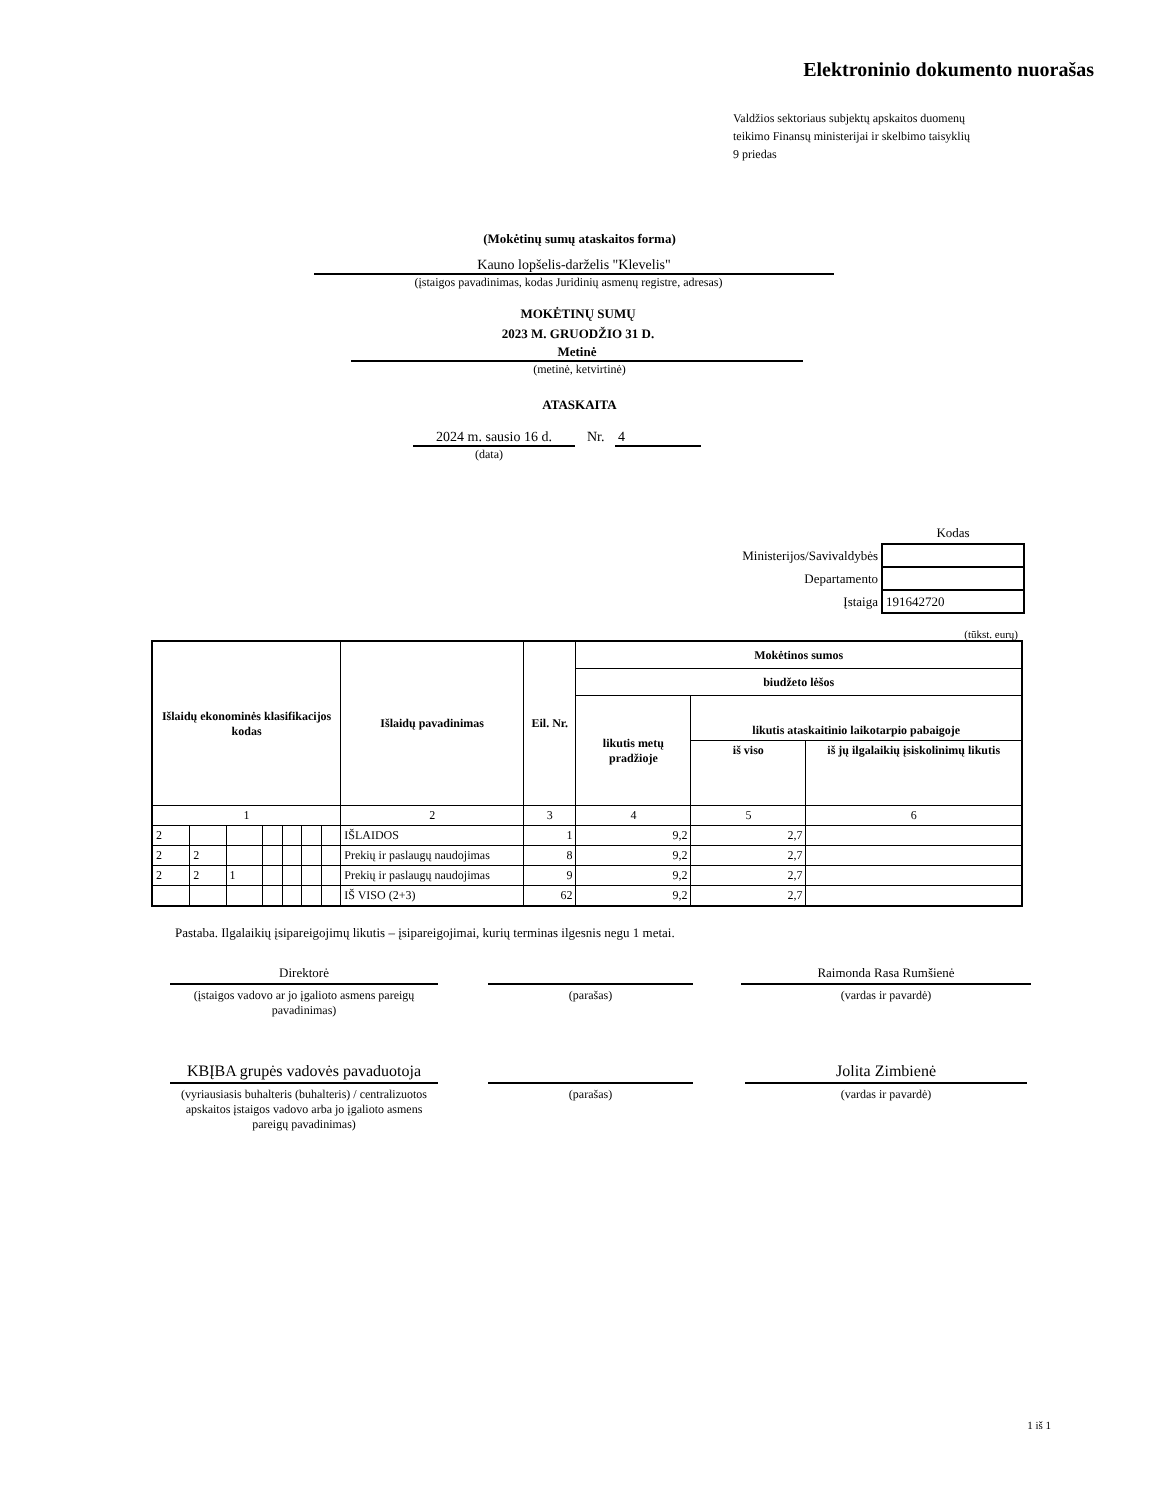Elektroninio dokumento nuorašas
Valdžios sektoriaus subjektų apskaitos duomenų
teikimo Finansų ministerijai ir skelbimo taisyklių
9 priedas
(Mokėtinų sumų ataskaitos forma)
Kauno lopšelis-darželis "Klevelis"
(įstaigos pavadinimas, kodas Juridinių asmenų registre, adresas)
MOKĖTINŲ SUMŲ
2023 M. GRUODŽIO 31 D.
Metinė
(metinė, ketvirtinė)
ATASKAITA
2024 m. sausio 16 d. Nr. 4
(data)
| | Kodas |
| Ministerijos/Savivaldybės | |
| Departamento | |
| Įstaiga | 191642720 |
(tūkst. eurų)
| Išlaidų ekonominės klasifikacijos kodas | | | | | | | Išlaidų pavadinimas | Eil. Nr. | Mokėtinos sumos | | |
| --- | --- | --- | --- | --- | --- | --- | --- | --- | --- | --- | --- |
| | | | | | | | | | biudžeto lėšos | | |
| | | | | | | | | | likutis metų pradžioje | likutis ataskaitinio laikotarpio pabaigoje | |
| | | | | | | | | | | iš viso | iš jų ilgalaikių įsiskolinimų likutis |
| 1 | | | | | | | 2 | 3 | 4 | 5 | 6 |
| 2 | | | | | | | IŠLAIDOS | 1 | 9,2 | 2,7 | |
| 2 | 2 | | | | | | Prekių ir paslaugų naudojimas | 8 | 9,2 | 2,7 | |
| 2 | 2 | 1 | | | | | Prekių ir paslaugų naudojimas | 9 | 9,2 | 2,7 | |
| | | | | | | | IŠ VISO (2+3) | 62 | 9,2 | 2,7 | |
Pastaba. Ilgalaikių įsipareigojimų likutis – įsipareigojimai, kurių terminas ilgesnis negu 1 metai.
Direktorė
(įstaigos vadovo ar jo įgalioto asmens pareigų pavadinimas)
(parašas)
Raimonda Rasa Rumšienė
(vardas ir pavardė)
KBĮBA grupės vadovės pavaduotoja
(vyriausiasis buhalteris (buhalteris) / centralizuotos apskaitos įstaigos vadovo arba jo įgalioto asmens pareigų pavadinimas)
(parašas)
Jolita Zimbienė
(vardas ir pavardė)
1 iš 1